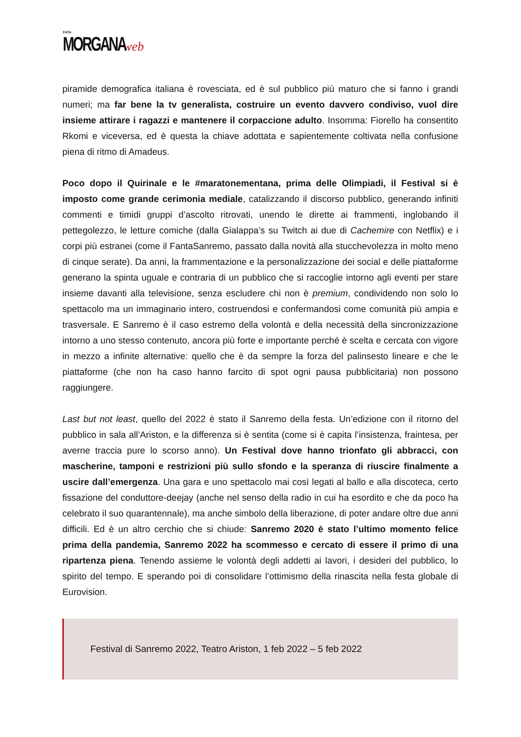FATA
MORGANA web
piramide demografica italiana è rovesciata, ed è sul pubblico più maturo che si fanno i grandi numeri; ma far bene la tv generalista, costruire un evento davvero condiviso, vuol dire insieme attirare i ragazzi e mantenere il corpaccione adulto. Insomma: Fiorello ha consentito Rkomi e viceversa, ed è questa la chiave adottata e sapientemente coltivata nella confusione piena di ritmo di Amadeus.
Poco dopo il Quirinale e le #maratonementana, prima delle Olimpiadi, il Festival si è imposto come grande cerimonia mediale, catalizzando il discorso pubblico, generando infiniti commenti e timidi gruppi d’ascolto ritrovati, unendo le dirette ai frammenti, inglobando il pettegolezzo, le letture comiche (dalla Gialappa’s su Twitch ai due di Cachemire con Netflix) e i corpi più estranei (come il FantaSanremo, passato dalla novità alla stucchevolezza in molto meno di cinque serate). Da anni, la frammentazione e la personalizzazione dei social e delle piattaforme generano la spinta uguale e contraria di un pubblico che si raccoglie intorno agli eventi per stare insieme davanti alla televisione, senza escludere chi non è premium, condividendo non solo lo spettacolo ma un immaginario intero, costruendosi e confermandosi come comunità più ampia e trasversale. E Sanremo è il caso estremo della volontà e della necessità della sincronizzazione intorno a uno stesso contenuto, ancora più forte e importante perché è scelta e cercata con vigore in mezzo a infinite alternative: quello che è da sempre la forza del palinsesto lineare e che le piattaforme (che non ha caso hanno farcito di spot ogni pausa pubblicitaria) non possono raggiungere.
Last but not least, quello del 2022 è stato il Sanremo della festa. Un’edizione con il ritorno del pubblico in sala all’Ariston, e la differenza si è sentita (come si è capita l’insistenza, fraintesa, per averne traccia pure lo scorso anno). Un Festival dove hanno trionfato gli abbracci, con mascherine, tamponi e restrizioni più sullo sfondo e la speranza di riuscire finalmente a uscire dall’emergenza. Una gara e uno spettacolo mai così legati al ballo e alla discoteca, certo fissazione del conduttore-deejay (anche nel senso della radio in cui ha esordito e che da poco ha celebrato il suo quarantennale), ma anche simbolo della liberazione, di poter andare oltre due anni difficili. Ed è un altro cerchio che si chiude: Sanremo 2020 è stato l’ultimo momento felice prima della pandemia, Sanremo 2022 ha scommesso e cercato di essere il primo di una ripartenza piena. Tenendo assieme le volontà degli addetti ai lavori, i desideri del pubblico, lo spirito del tempo. E sperando poi di consolidare l’ottimismo della rinascita nella festa globale di Eurovision.
Festival di Sanremo 2022, Teatro Ariston, 1 feb 2022 – 5 feb 2022